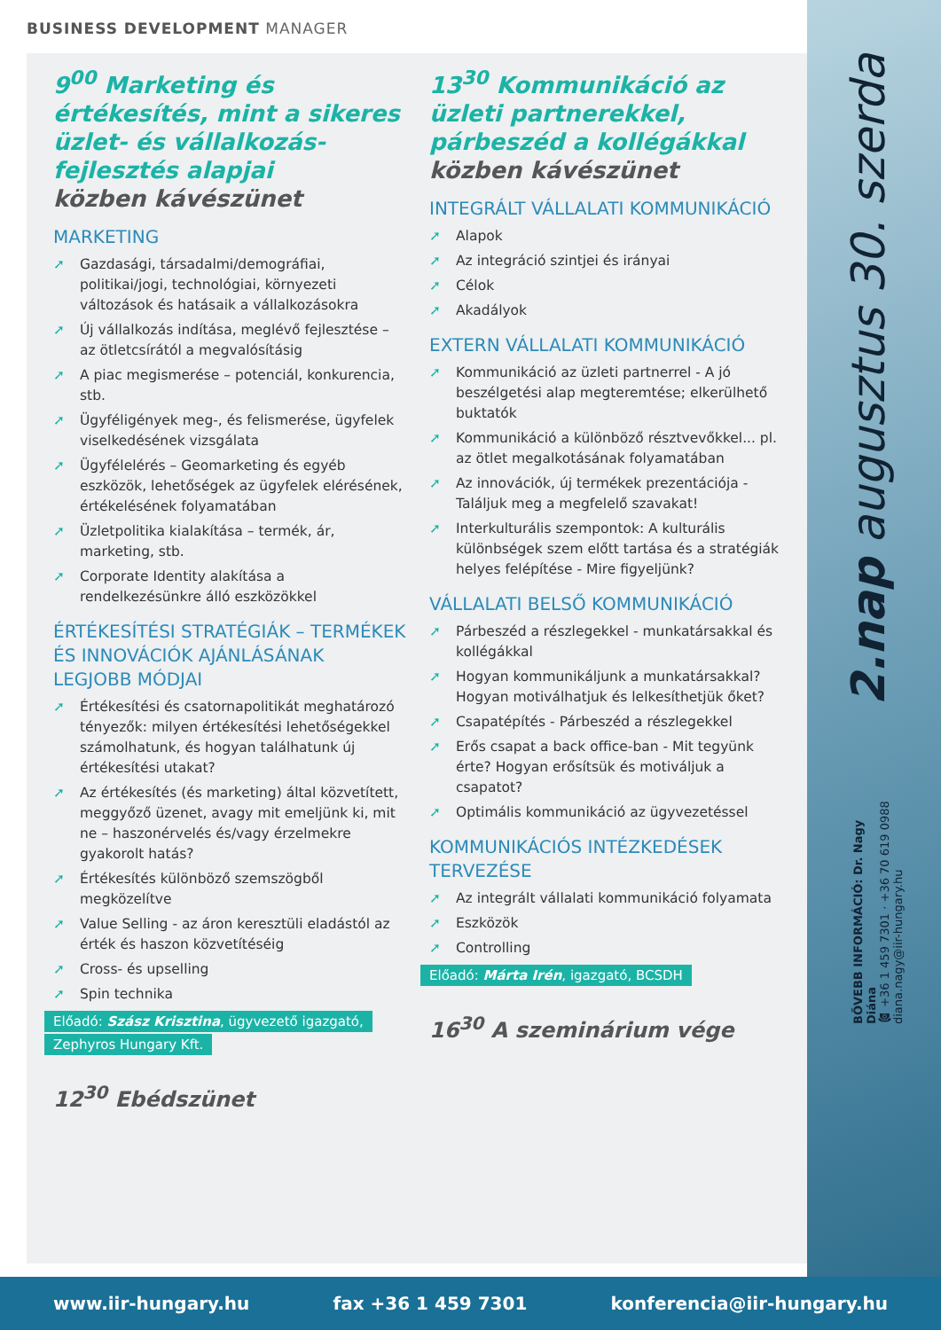BUSINESS DEVELOPMENT MANAGER
9<sup>00</sup> Marketing és értékesítés, mint a sikeres üzlet- és vállalkozás-fejlesztés alapjai
közben kávészünet
MARKETING
Gazdasági, társadalmi/demográfiai, politikai/jogi, technológiai, környezeti változások és hatásaik a vállalkozásokra
Új vállalkozás indítása, meglévő fejlesztése – az ötletcsírától a megvalósításig
A piac megismerése – potenciál, konkurencia, stb.
Ügyféligények meg-, és felismerése, ügyfelek viselkedésének vizsgálata
Ügyfélelérés – Geomarketing és egyéb eszközök, lehetőségek az ügyfelek elérésének, értékelésének folyamatában
Üzletpolitika kialakítása – termék, ár, marketing, stb.
Corporate Identity alakítása a rendelkezésünkre álló eszközökkel
ÉRTÉKESÍTÉSI STRATÉGIÁK – TERMÉKEK ÉS INNOVÁCIÓK AJÁNLÁSÁNAK LEGJOBB MÓDJAI
Értékesítési és csatornapolitikát meghatározó tényezők: milyen értékesítési lehetőségekkel számolhatunk, és hogyan találhatunk új értékesítési utakat?
Az értékesítés (és marketing) által közvetített, meggyőző üzenet, avagy mit emeljünk ki, mit ne – haszonérvelés és/vagy érzelmekre gyakorolt hatás?
Értékesítés különböző szemszögből megközelítve
Value Selling - az áron keresztüli eladástól az érték és haszon közvetítéséig
Cross- és upselling
Spin technika
Előadó: Szász Krisztina, ügyvezető igazgató,
Zephyros Hungary Kft.
12<sup>30</sup> Ebédszünet
13<sup>30</sup> Kommunikáció az üzleti partnerekkel, párbeszéd a kollégákkal
közben kávészünet
INTEGRÁLT VÁLLALATI KOMMUNIKÁCIÓ
Alapok
Az integráció szintjei és irányai
Célok
Akadályok
EXTERN VÁLLALATI KOMMUNIKÁCIÓ
Kommunikáció az üzleti partnerrel - A jó beszélgetési alap megteremtése; elkerülhető buktatók
Kommunikáció a különböző résztvevőkkel... pl. az ötlet megalkotásának folyamatában
Az innovációk, új termékek prezentációja - Találjuk meg a megfelelő szavakat!
Interkulturális szempontok: A kulturális különbségek szem előtt tartása és a stratégiák helyes felépítése - Mire figyeljünk?
VÁLLALATI BELSŐ KOMMUNIKÁCIÓ
Párbeszéd a részlegekkel - munkatársakkal és kollégákkal
Hogyan kommunikáljunk a munkatársakkal? Hogyan motiválhatjuk és lelkesíthetjük őket?
Csapatépítés - Párbeszéd a részlegekkel
Erős csapat a back office-ban - Mit tegyünk érte? Hogyan erősítsük és motiváljuk a csapatot?
Optimális kommunikáció az ügyvezetéssel
KOMMUNIKÁCIÓS INTÉZKEDÉSEK TERVEZÉSE
Az integrált vállalati kommunikáció folyamata
Eszközök
Controlling
Előadó: Márta Irén, igazgató, BCSDH
16<sup>30</sup> A szeminárium vége
2.nap augusztus 30. szerda
BŐVEBB INFORMÁCIÓ: Dr. Nagy Diána
☎ +36 1 459 7301 · +36 70 619 0988
diana.nagy@iir-hungary.hu
www.iir-hungary.hu fax +36 1 459 7301 konferencia@iir-hungary.hu